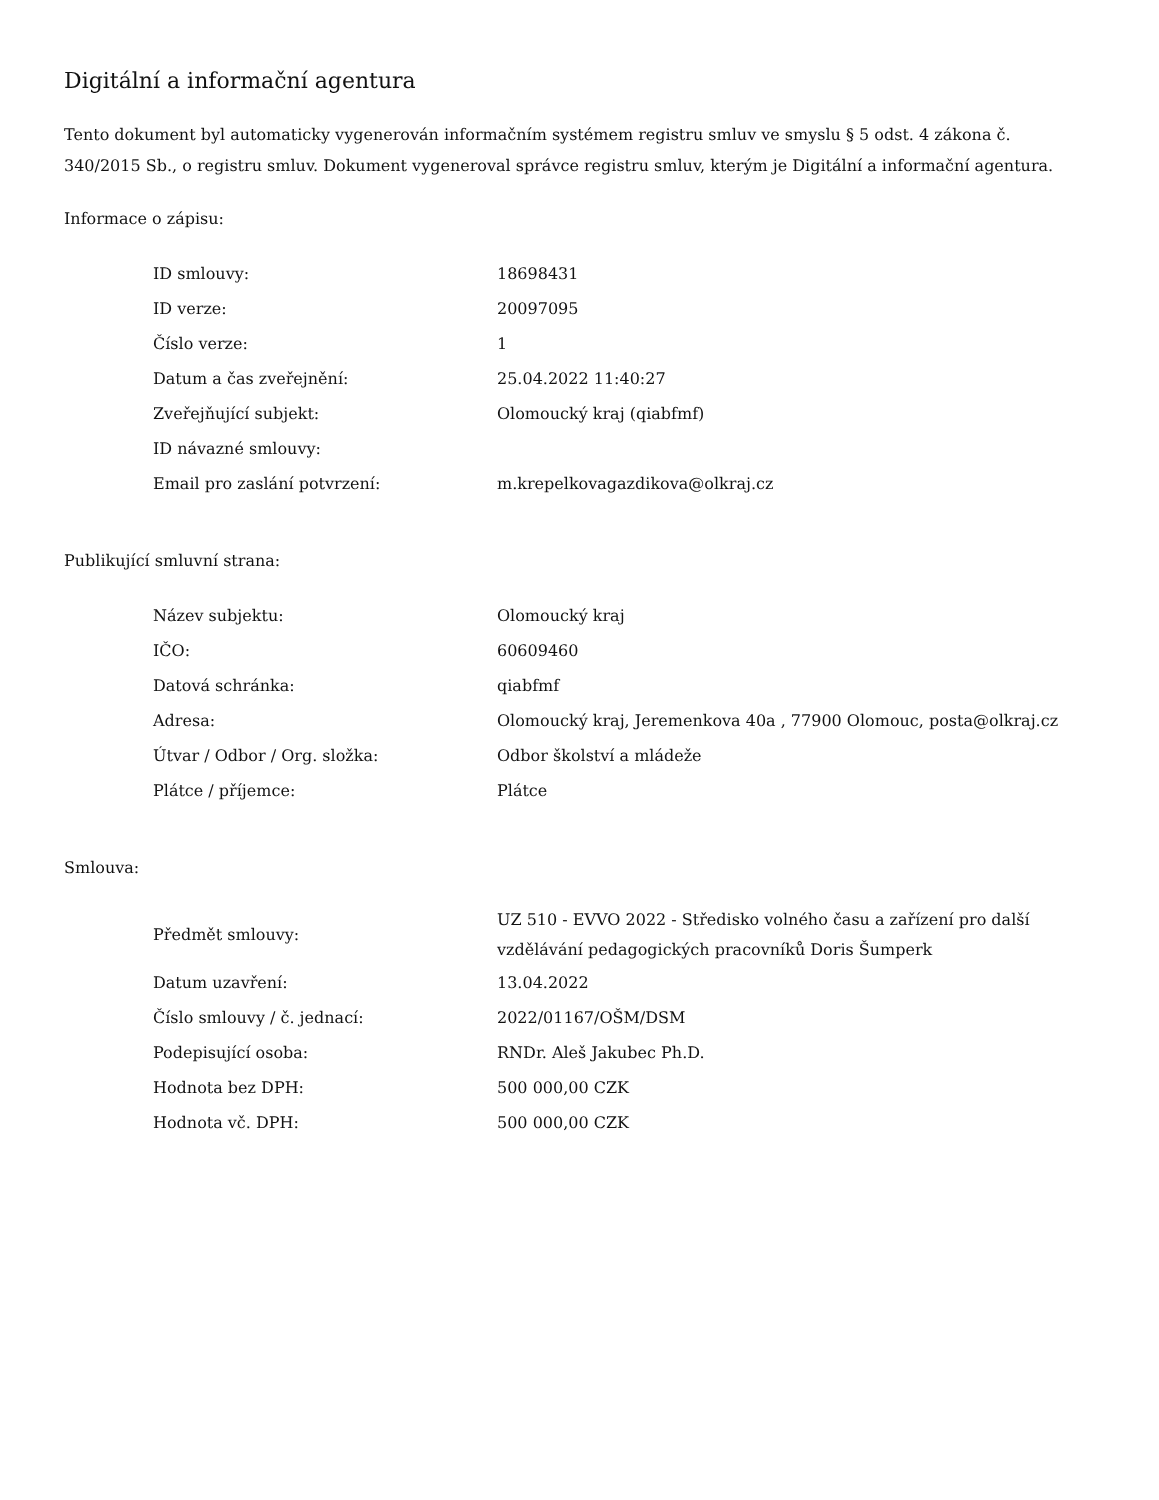Digitální a informační agentura
Tento dokument byl automaticky vygenerován informačním systémem registru smluv ve smyslu § 5 odst. 4 zákona č. 340/2015 Sb., o registru smluv. Dokument vygeneroval správce registru smluv, kterým je Digitální a informační agentura.
Informace o zápisu:
| ID smlouvy: | 18698431 |
| ID verze: | 20097095 |
| Číslo verze: | 1 |
| Datum a čas zveřejnění: | 25.04.2022 11:40:27 |
| Zveřejňující subjekt: | Olomoucký kraj (qiabfmf) |
| ID návazné smlouvy: | |
| Email pro zaslání potvrzení: | m.krepelkovagazdikova@olkraj.cz |
Publikující smluvní strana:
| Název subjektu: | Olomoucký kraj |
| IČO: | 60609460 |
| Datová schránka: | qiabfmf |
| Adresa: | Olomoucký kraj, Jeremenkova 40a , 77900 Olomouc, posta@olkraj.cz |
| Útvar / Odbor / Org. složka: | Odbor školství a mládeže |
| Plátce / příjemce: | Plátce |
Smlouva:
| Předmět smlouvy: | UZ 510 - EVVO 2022 - Středisko volného času a zařízení pro další vzdělávání pedagogických pracovníků Doris Šumperk |
| Datum uzavření: | 13.04.2022 |
| Číslo smlouvy / č. jednací: | 2022/01167/OŠM/DSM |
| Podepisující osoba: | RNDr. Aleš Jakubec Ph.D. |
| Hodnota bez DPH: | 500 000,00 CZK |
| Hodnota vč. DPH: | 500 000,00 CZK |